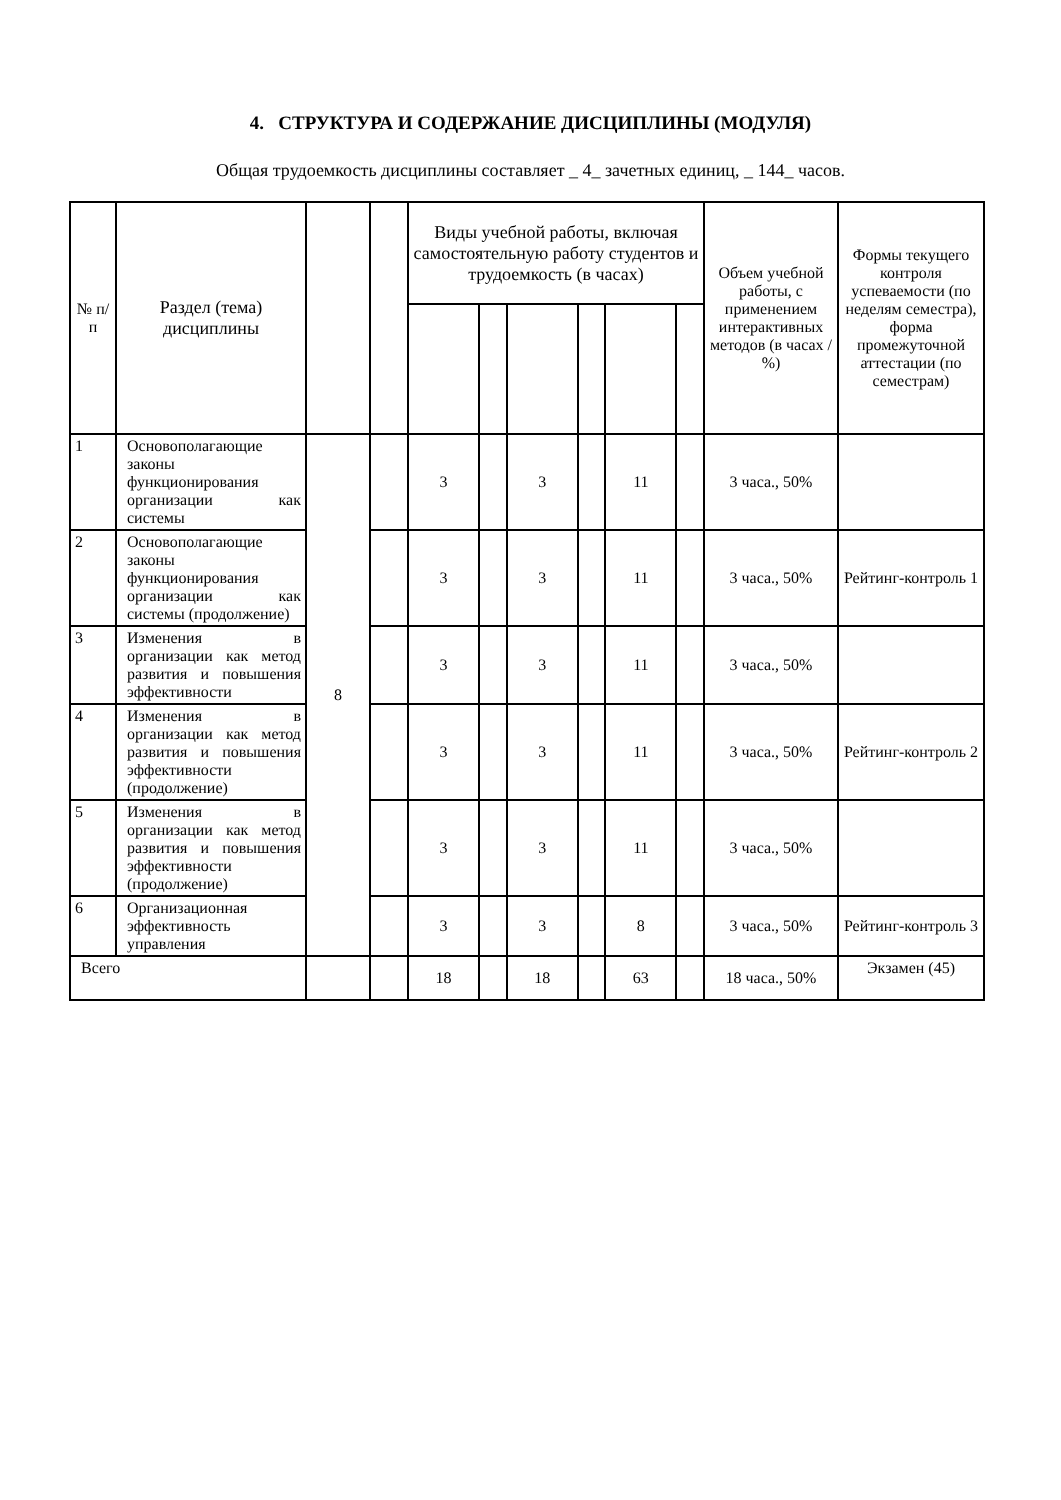4. СТРУКТУРА И СОДЕРЖАНИЕ ДИСЦИПЛИНЫ (МОДУЛЯ)
Общая трудоемкость дисциплины составляет _ 4_ зачетных единиц, _ 144_ часов.
| № п/ п | Раздел (тема) дисциплины | | | Виды учебной работы, включая самостоятельную работу студентов и трудоемкость (в часах) | | | | | | Объем учебной работы, с применением интерактивных методов (в часах / %) | Формы текущего контроля успеваемости (по неделям семестра), форма промежуточной аттестации (по семестрам) |
| --- | --- | --- | --- | --- | --- | --- | --- | --- | --- | --- | --- |
| 1 | Основополагающие законы функционирования организации как системы | 8 | | 3 | | 3 | | 11 | | 3 часа., 50% | |
| 2 | Основополагающие законы функционирования организации как системы (продолжение) | | | 3 | | 3 | | 11 | | 3 часа., 50% | Рейтинг-контроль 1 |
| 3 | Изменения в организации как метод развития и повышения эффективности | | | 3 | | 3 | | 11 | | 3 часа., 50% | |
| 4 | Изменения в организации как метод развития и повышения эффективности (продолжение) | | | 3 | | 3 | | 11 | | 3 часа., 50% | Рейтинг-контроль 2 |
| 5 | Изменения в организации как метод развития и повышения эффективности (продолжение) | | | 3 | | 3 | | 11 | | 3 часа., 50% | |
| 6 | Организационная эффективность управления | | | 3 | | 3 | | 8 | | 3 часа., 50% | Рейтинг-контроль 3 |
| Всего | | | | 18 | | 18 | | 63 | | 18 часа., 50% | Экзамен (45) |